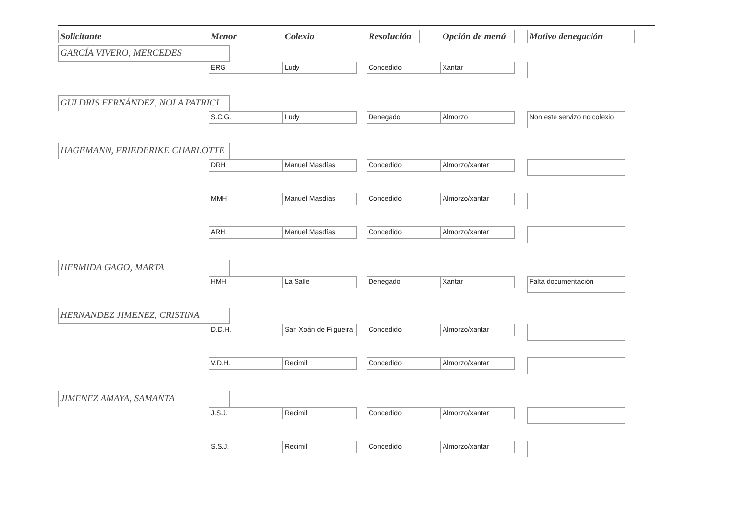| Solicitante | Menor | Colexio | Resolución | Opción de menú | Motivo denegación |
| --- | --- | --- | --- | --- | --- |
| GARCÍA VIVERO, MERCEDES | | | | | |
| | ERG | Ludy | Concedido | Xantar | |
| GULDRIS FERNÁNDEZ, NOLA PATRICI | | | | | |
| | S.C.G. | Ludy | Denegado | Almorzo | Non este servizo no colexio |
| HAGEMANN, FRIEDERIKE CHARLOTTE | | | | | |
| | DRH | Manuel Masdías | Concedido | Almorzo/xantar | |
| | MMH | Manuel Masdías | Concedido | Almorzo/xantar | |
| | ARH | Manuel Masdías | Concedido | Almorzo/xantar | |
| HERMIDA GAGO, MARTA | | | | | |
| | HMH | La Salle | Denegado | Xantar | Falta documentación |
| HERNANDEZ JIMENEZ, CRISTINA | | | | | |
| | D.D.H. | San Xoán de Filgueira | Concedido | Almorzo/xantar | |
| | V.D.H. | Recimil | Concedido | Almorzo/xantar | |
| JIMENEZ AMAYA, SAMANTA | | | | | |
| | J.S.J. | Recimil | Concedido | Almorzo/xantar | |
| | S.S.J. | Recimil | Concedido | Almorzo/xantar | |